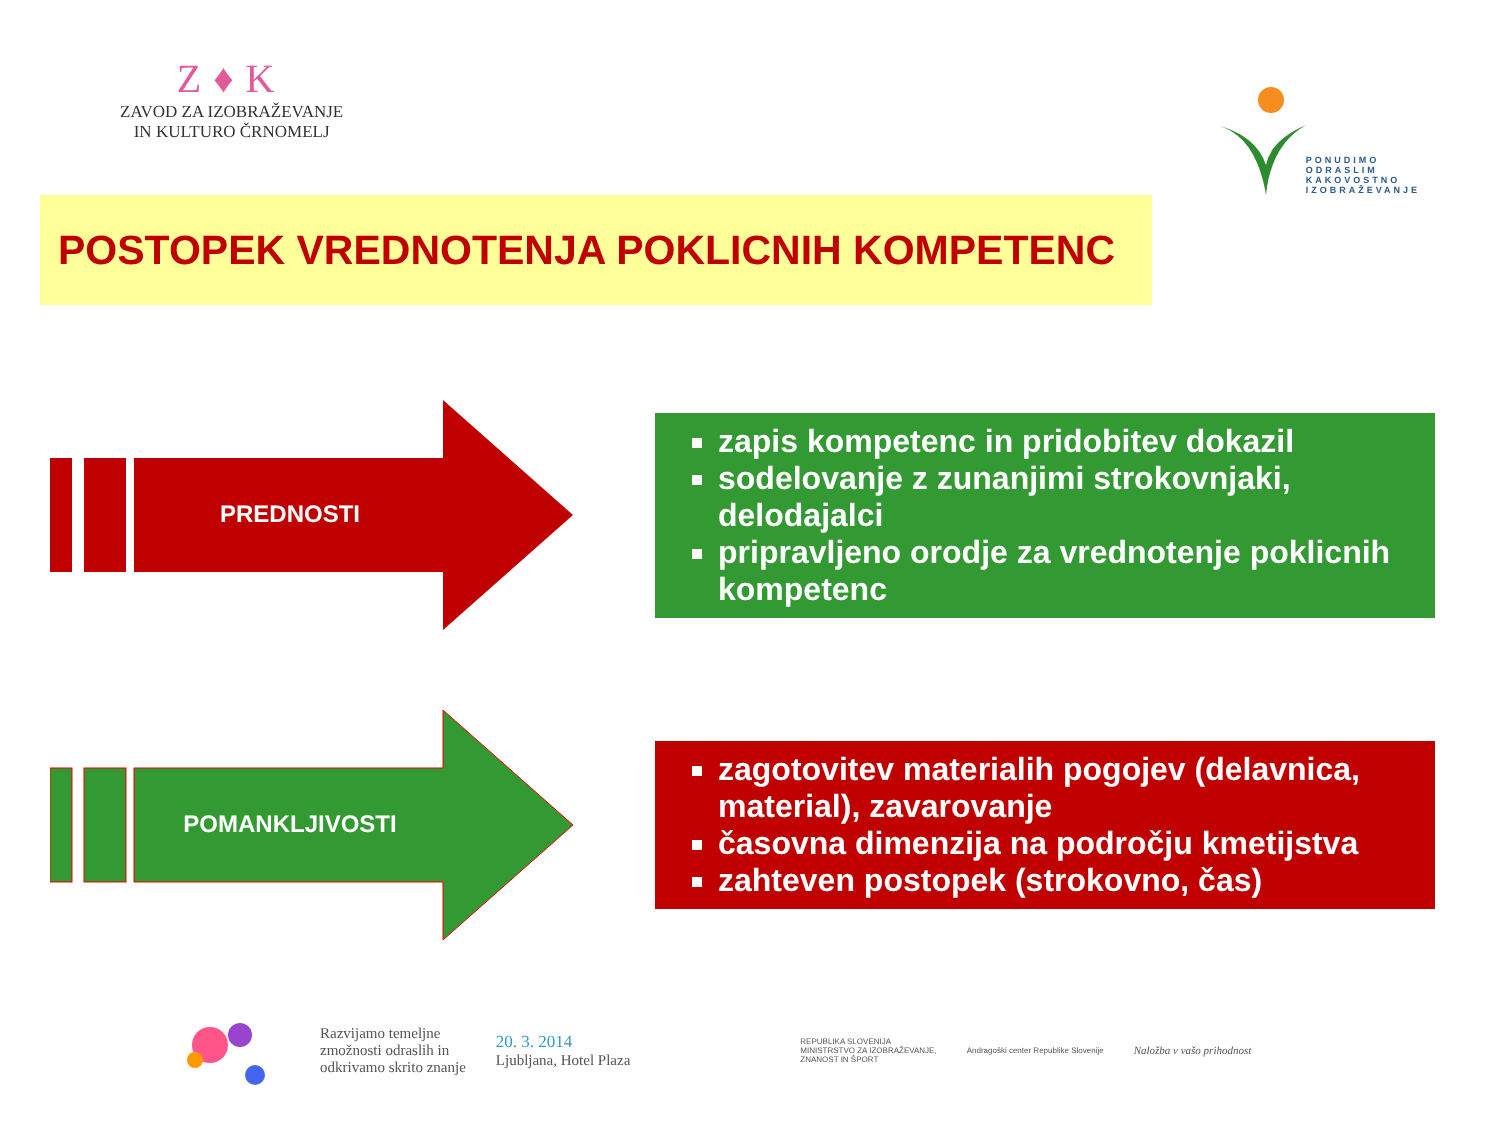Z♦K
ZAVOD ZA IZOBRAŽEVANJE
IN KULTURO ČRNOMELJ
PONUDIMO
ODRASLIM
KAKOVOSTNO
IZOBRAŽEVANJE
POSTOPEK VREDNOTENJA POKLICNIH KOMPETENC
PREDNOSTI
zapis kompetenc in pridobitev dokazil
sodelovanje z zunanjimi strokovnjaki, delodajalci
pripravljeno orodje za vrednotenje poklicnih kompetenc
POMANKLJIVOSTI
zagotovitev materialih pogojev (delavnica, material), zavarovanje
časovna dimenzija na področju kmetijstva
zahteven postopek (strokovno, čas)
Razvijamo temeljne
zmožnosti odraslih in
odkrivamo skrito znanje
20. 3. 2014
Ljubljana, Hotel Plaza
REPUBLIKA SLOVENIJA
MINISTRSTVO ZA IZOBRAŽEVANJE,
ZNANOST IN ŠPORT
Andragoški center Republike Slovenije
Naložba v vašo prihodnost